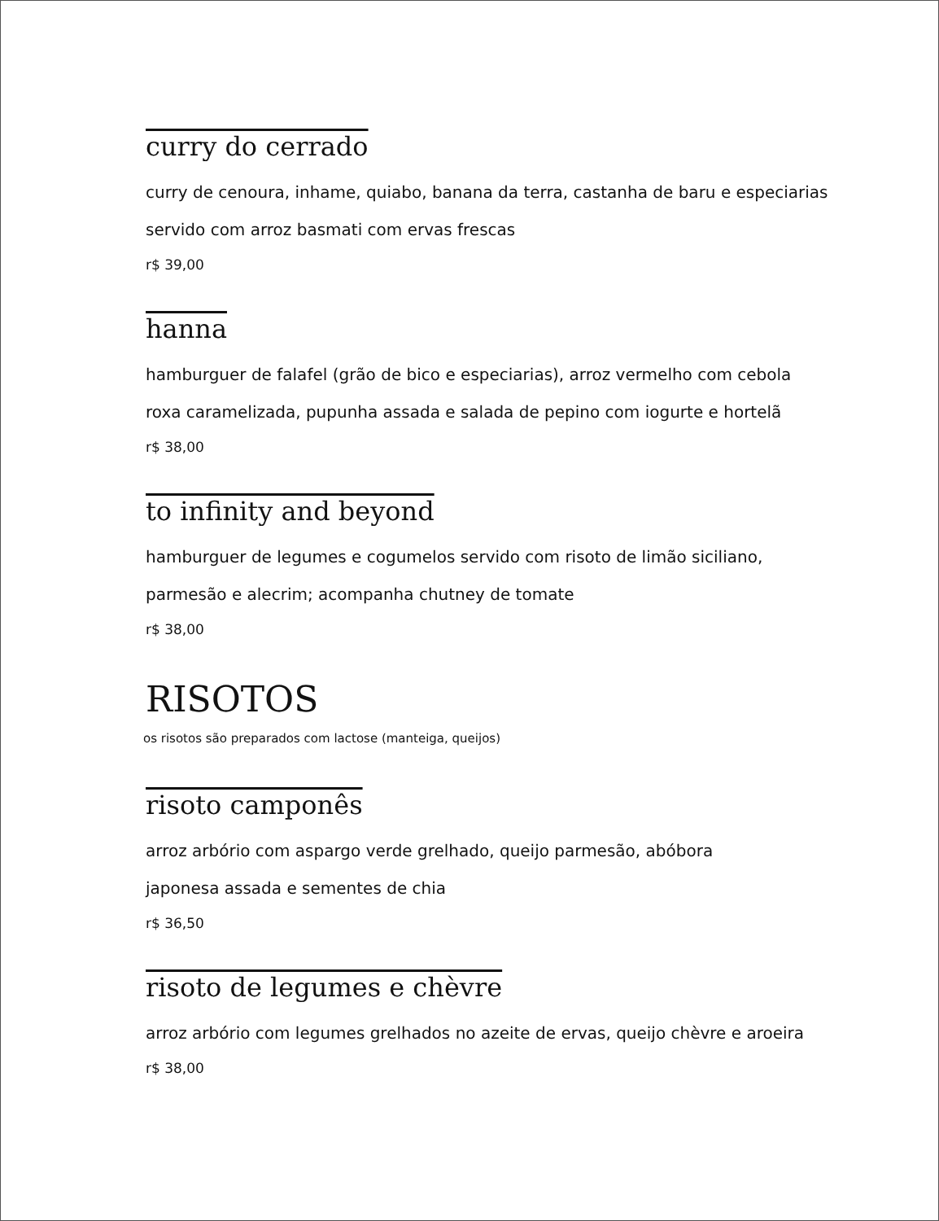curry do cerrado
curry de cenoura, inhame, quiabo, banana da terra, castanha de baru e especiarias
servido com arroz basmati com ervas frescas
r$ 39,00
hanna
hamburguer de falafel (grão de bico e especiarias), arroz vermelho com cebola
roxa caramelizada, pupunha assada e salada de pepino com iogurte e hortelã
r$ 38,00
to infinity and beyond
hamburguer de legumes e cogumelos servido com risoto de limão siciliano,
parmesão e alecrim; acompanha chutney de tomate
r$ 38,00
RISOTOS
os risotos são preparados com lactose (manteiga, queijos)
risoto camponês
arroz arbório com aspargo verde grelhado, queijo parmesão, abóbora
japonesa assada e sementes de chia
r$ 36,50
risoto de legumes e chèvre
arroz arbório com legumes grelhados no azeite de ervas, queijo chèvre e aroeira
r$ 38,00